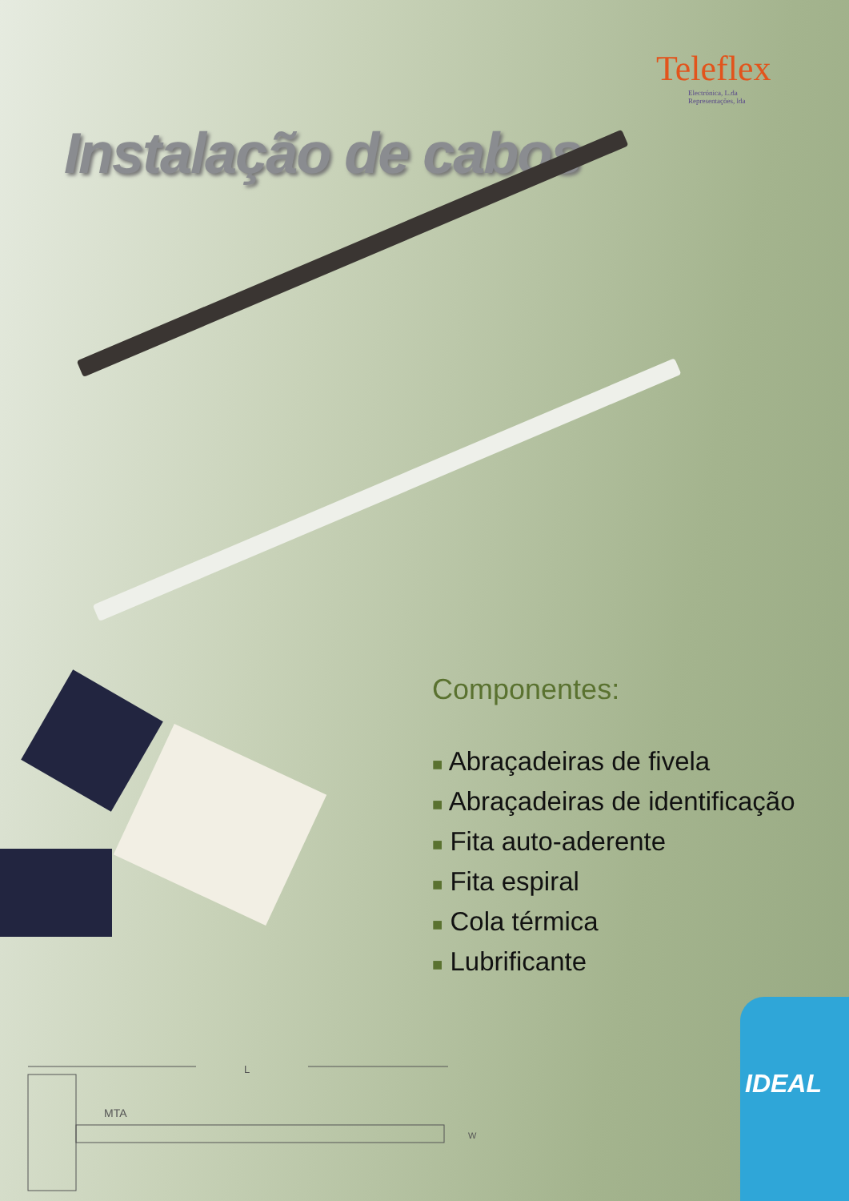Teleflex
Electrónica, L.da
Representações, lda
Instalação de cabos
Componentes:
■ Abraçadeiras de fivela
■ Abraçadeiras de identificação
■ Fita auto-aderente
■ Fita espiral
■ Cola térmica
■ Lubrificante
L
MTA
W
IDEAL